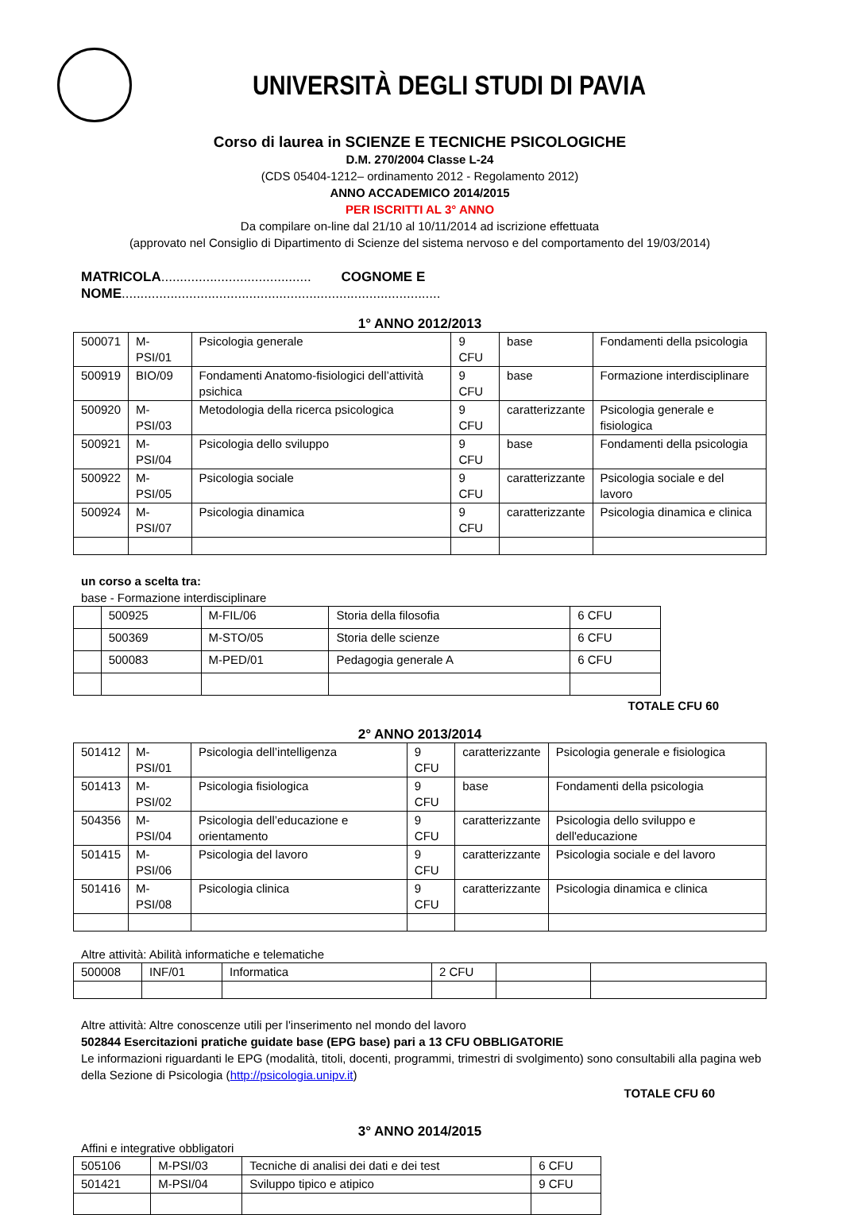UNIVERSITÀ DEGLI STUDI DI PAVIA
Corso di laurea in SCIENZE E TECNICHE PSICOLOGICHE
D.M. 270/2004 Classe L-24
(CDS 05404-1212– ordinamento 2012 - Regolamento 2012)
ANNO ACCADEMICO 2014/2015
PER ISCRITTI AL 3° ANNO
Da compilare on-line dal 21/10 al 10/11/2014 ad iscrizione effettuata
(approvato nel Consiglio di Dipartimento di Scienze del sistema nervoso e del comportamento del 19/03/2014)
MATRICOLA........................................ COGNOME E NOME.....................................................................................
1° ANNO 2012/2013
| 500071 | M-PSI/01 | Psicologia generale | 9 CFU | base | Fondamenti della psicologia |
| 500919 | BIO/09 | Fondamenti Anatomo-fisiologici dell’attività psichica | 9 CFU | base | Formazione interdisciplinare |
| 500920 | M-PSI/03 | Metodologia della ricerca psicologica | 9 CFU | caratterizzante | Psicologia generale e fisiologica |
| 500921 | M-PSI/04 | Psicologia dello sviluppo | 9 CFU | base | Fondamenti della psicologia |
| 500922 | M-PSI/05 | Psicologia sociale | 9 CFU | caratterizzante | Psicologia sociale e del lavoro |
| 500924 | M-PSI/07 | Psicologia dinamica | 9 CFU | caratterizzante | Psicologia dinamica e clinica |
un corso a scelta tra:
base - Formazione interdisciplinare
| | 500925 | M-FIL/06 | Storia della filosofia | 6 CFU |
| | 500369 | M-STO/05 | Storia delle scienze | 6 CFU |
| | 500083 | M-PED/01 | Pedagogia generale A | 6 CFU |
TOTALE CFU 60
2° ANNO 2013/2014
| 501412 | M-PSI/01 | Psicologia dell’intelligenza | 9 CFU | caratterizzante | Psicologia generale e fisiologica |
| 501413 | M-PSI/02 | Psicologia fisiologica | 9 CFU | base | Fondamenti della psicologia |
| 504356 | M-PSI/04 | Psicologia dell’educazione e orientamento | 9 CFU | caratterizzante | Psicologia dello sviluppo e dell'educazione |
| 501415 | M-PSI/06 | Psicologia del lavoro | 9 CFU | caratterizzante | Psicologia sociale e del lavoro |
| 501416 | M-PSI/08 | Psicologia clinica | 9 CFU | caratterizzante | Psicologia dinamica e clinica |
Altre attività: Abilità informatiche e telematiche
| 500008 | INF/01 | Informatica | 2 CFU | | |
Altre attività: Altre conoscenze utili per l'inserimento nel mondo del lavoro
502844 Esercitazioni pratiche guidate base (EPG base) pari a 13 CFU OBBLIGATORIE
Le informazioni riguardanti le EPG (modalità, titoli, docenti, programmi, trimestri di svolgimento) sono consultabili alla pagina web della Sezione di Psicologia (http://psicologia.unipv.it)
TOTALE CFU 60
3° ANNO 2014/2015
Affini e integrative obbligatori
| 505106 | M-PSI/03 | Tecniche di analisi dei dati e dei test | 6 CFU |
| 501421 | M-PSI/04 | Sviluppo tipico e atipico | 9 CFU |